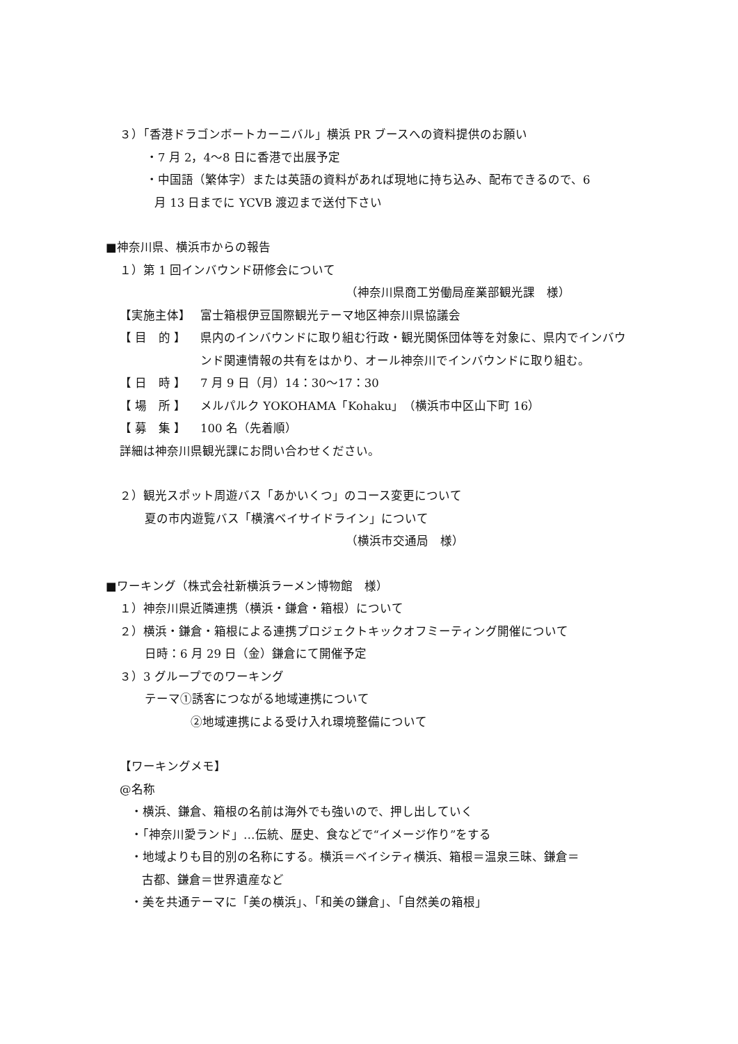３）「香港ドラゴンボートカーニバル」横浜 PR ブースへの資料提供のお願い
・7 月 2，4～8 日に香港で出展予定
・中国語（繁体字）または英語の資料があれば現地に持ち込み、配布できるので、6
月 13 日までに YCVB 渡辺まで送付下さい
■神奈川県、横浜市からの報告
１）第 1 回インバウンド研修会について
（神奈川県商工労働局産業部観光課　様）
【実施主体】 富士箱根伊豆国際観光テーマ地区神奈川県協議会
【 目　的 】 県内のインバウンドに取り組む行政・観光関係団体等を対象に、県内でインバウンド関連情報の共有をはかり、オール神奈川でインバウンドに取り組む。
【 日　時 】 7 月 9 日（月）14：30～17：30
【 場　所 】 メルパルク YOKOHAMA「Kohaku」（横浜市中区山下町 16）
【 募　集 】 100 名（先着順）
詳細は神奈川県観光課にお問い合わせください。
２）観光スポット周遊バス「あかいくつ」のコース変更について
夏の市内遊覧バス「横濱ベイサイドライン」について
（横浜市交通局　様）
■ワーキング（株式会社新横浜ラーメン博物館　様）
１）神奈川県近隣連携（横浜・鎌倉・箱根）について
２）横浜・鎌倉・箱根による連携プロジェクトキックオフミーティング開催について
日時：6 月 29 日（金）鎌倉にて開催予定
３）3 グループでのワーキング
テーマ①誘客につながる地域連携について
②地域連携による受け入れ環境整備について
【ワーキングメモ】
@名称
・横浜、鎌倉、箱根の名前は海外でも強いので、押し出していく
・「神奈川愛ランド」…伝統、歴史、食などで“イメージ作り”をする
・地域よりも目的別の名称にする。横浜＝ベイシティ横浜、箱根＝温泉三昧、鎌倉＝
古都、鎌倉＝世界遺産など
・美を共通テーマに「美の横浜」、「和美の鎌倉」、「自然美の箱根」